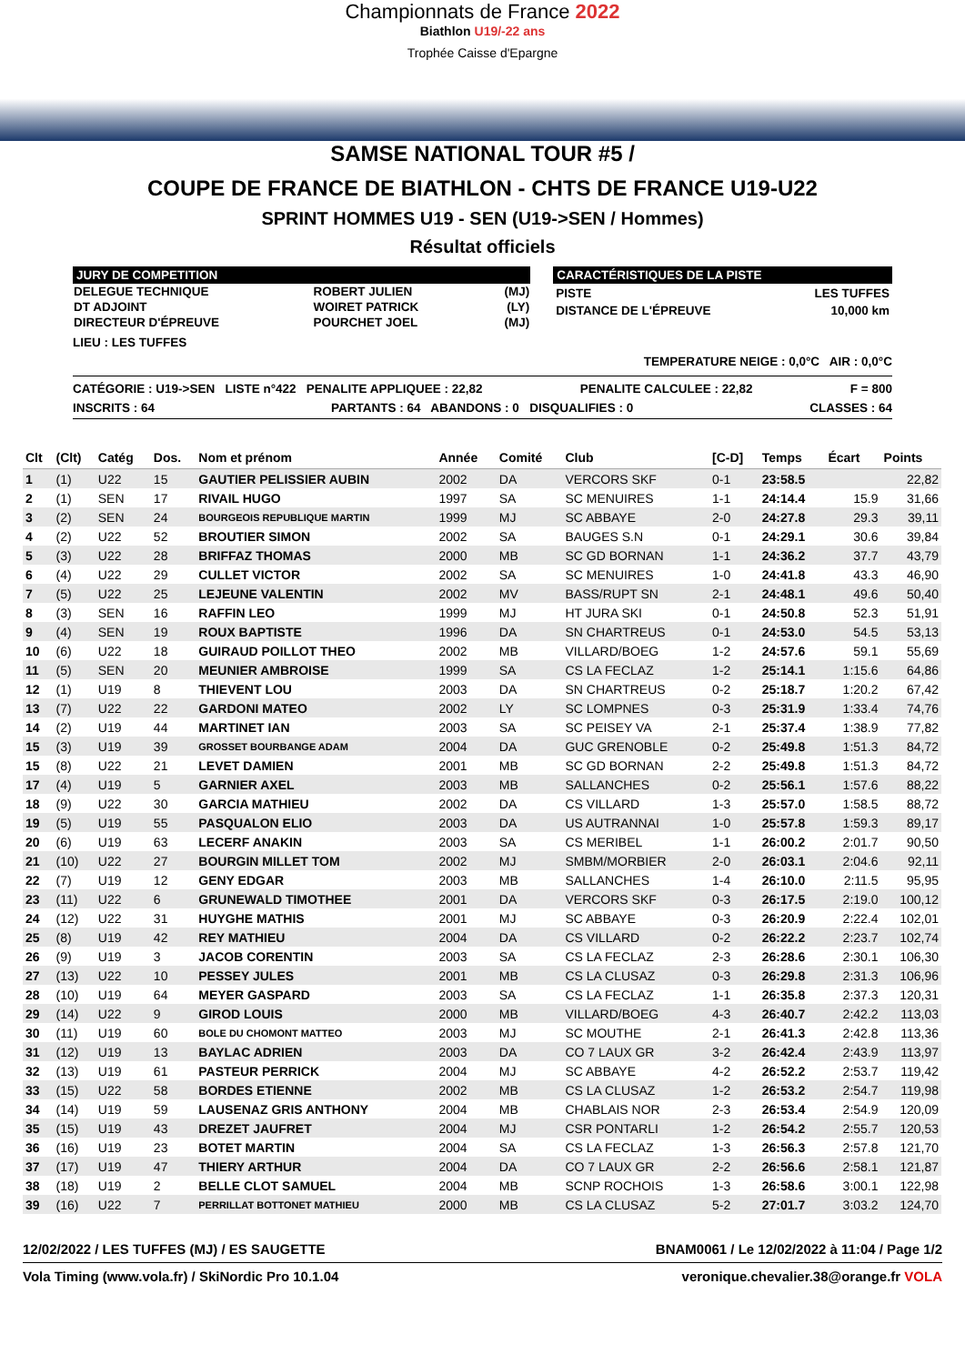Championnats de France 2022
Biathlon U19/-22 ans
Trophée Caisse d'Epargne
SAMSE NATIONAL TOUR #5 /
COUPE DE FRANCE DE BIATHLON - CHTS DE FRANCE U19-U22
SPRINT HOMMES U19 - SEN (U19->SEN / Hommes)
Résultat officiels
JURY DE COMPETITION
| DELEGUE TECHNIQUE | ROBERT JULIEN | (MJ) |
| DT ADJOINT | WOIRET PATRICK | (LY) |
| DIRECTEUR D'ÉPREUVE | POURCHET JOEL | (MJ) |
CARACTÉRISTIQUES DE LA PISTE
| PISTE | LES TUFFES |
| DISTANCE DE L'ÉPREUVE | 10,000 km |
LIEU : LES TUFFES
TEMPERATURE NEIGE : 0,0°C AIR : 0,0°C
CATÉGORIE : U19->SEN LISTE n°422 PENALITE APPLIQUEE : 22,82 PENALITE CALCULEE : 22,82 F = 800
INSCRITS : 64 PARTANTS : 64 ABANDONS : 0 DISQUALIFIES : 0 CLASSES : 64
| Clt | (Clt) | Catég | Dos. | Nom et prénom | Année | Comité | Club | [C-D] | Temps | Écart | Points |
| --- | --- | --- | --- | --- | --- | --- | --- | --- | --- | --- | --- |
| 1 | (1) | U22 | 15 | GAUTIER PELISSIER AUBIN | 2002 | DA | VERCORS SKF | 0-1 | 23:58.5 | | 22,82 |
| 2 | (1) | SEN | 17 | RIVAIL HUGO | 1997 | SA | SC MENUIRES | 1-1 | 24:14.4 | 15.9 | 31,66 |
| 3 | (2) | SEN | 24 | BOURGEOIS REPUBLIQUE MARTIN | 1999 | MJ | SC ABBAYE | 2-0 | 24:27.8 | 29.3 | 39,11 |
| 4 | (2) | U22 | 52 | BROUTIER SIMON | 2002 | SA | BAUGES S.N | 0-1 | 24:29.1 | 30.6 | 39,84 |
| 5 | (3) | U22 | 28 | BRIFFAZ THOMAS | 2000 | MB | SC GD BORNAN | 1-1 | 24:36.2 | 37.7 | 43,79 |
| 6 | (4) | U22 | 29 | CULLET VICTOR | 2002 | SA | SC MENUIRES | 1-0 | 24:41.8 | 43.3 | 46,90 |
| 7 | (5) | U22 | 25 | LEJEUNE VALENTIN | 2002 | MV | BASS/RUPT SN | 2-1 | 24:48.1 | 49.6 | 50,40 |
| 8 | (3) | SEN | 16 | RAFFIN LEO | 1999 | MJ | HT JURA SKI | 0-1 | 24:50.8 | 52.3 | 51,91 |
| 9 | (4) | SEN | 19 | ROUX BAPTISTE | 1996 | DA | SN CHARTREUS | 0-1 | 24:53.0 | 54.5 | 53,13 |
| 10 | (6) | U22 | 18 | GUIRAUD POILLOT THEO | 2002 | MB | VILLARD/BOEG | 1-2 | 24:57.6 | 59.1 | 55,69 |
| 11 | (5) | SEN | 20 | MEUNIER AMBROISE | 1999 | SA | CS LA FECLAZ | 1-2 | 25:14.1 | 1:15.6 | 64,86 |
| 12 | (1) | U19 | 8 | THIEVENT LOU | 2003 | DA | SN CHARTREUS | 0-2 | 25:18.7 | 1:20.2 | 67,42 |
| 13 | (7) | U22 | 22 | GARDONI MATEO | 2002 | LY | SC LOMPNES | 0-3 | 25:31.9 | 1:33.4 | 74,76 |
| 14 | (2) | U19 | 44 | MARTINET IAN | 2003 | SA | SC PEISEY VA | 2-1 | 25:37.4 | 1:38.9 | 77,82 |
| 15 | (3) | U19 | 39 | GROSSET BOURBANGE ADAM | 2004 | DA | GUC GRENOBLE | 0-2 | 25:49.8 | 1:51.3 | 84,72 |
| 15 | (8) | U22 | 21 | LEVET DAMIEN | 2001 | MB | SC GD BORNAN | 2-2 | 25:49.8 | 1:51.3 | 84,72 |
| 17 | (4) | U19 | 5 | GARNIER AXEL | 2003 | MB | SALLANCHES | 0-2 | 25:56.1 | 1:57.6 | 88,22 |
| 18 | (9) | U22 | 30 | GARCIA MATHIEU | 2002 | DA | CS VILLARD | 1-3 | 25:57.0 | 1:58.5 | 88,72 |
| 19 | (5) | U19 | 55 | PASQUALON ELIO | 2003 | DA | US AUTRANNAI | 1-0 | 25:57.8 | 1:59.3 | 89,17 |
| 20 | (6) | U19 | 63 | LECERF ANAKIN | 2003 | SA | CS MERIBEL | 1-1 | 26:00.2 | 2:01.7 | 90,50 |
| 21 | (10) | U22 | 27 | BOURGIN MILLET TOM | 2002 | MJ | SMBM/MORBIER | 2-0 | 26:03.1 | 2:04.6 | 92,11 |
| 22 | (7) | U19 | 12 | GENY EDGAR | 2003 | MB | SALLANCHES | 1-4 | 26:10.0 | 2:11.5 | 95,95 |
| 23 | (11) | U22 | 6 | GRUNEWALD TIMOTHEE | 2001 | DA | VERCORS SKF | 0-3 | 26:17.5 | 2:19.0 | 100,12 |
| 24 | (12) | U22 | 31 | HUYGHE MATHIS | 2001 | MJ | SC ABBAYE | 0-3 | 26:20.9 | 2:22.4 | 102,01 |
| 25 | (8) | U19 | 42 | REY MATHIEU | 2004 | DA | CS VILLARD | 0-2 | 26:22.2 | 2:23.7 | 102,74 |
| 26 | (9) | U19 | 3 | JACOB CORENTIN | 2003 | SA | CS LA FECLAZ | 2-3 | 26:28.6 | 2:30.1 | 106,30 |
| 27 | (13) | U22 | 10 | PESSEY JULES | 2001 | MB | CS LA CLUSAZ | 0-3 | 26:29.8 | 2:31.3 | 106,96 |
| 28 | (10) | U19 | 64 | MEYER GASPARD | 2003 | SA | CS LA FECLAZ | 1-1 | 26:35.8 | 2:37.3 | 120,31 |
| 29 | (14) | U22 | 9 | GIROD LOUIS | 2000 | MB | VILLARD/BOEG | 4-3 | 26:40.7 | 2:42.2 | 113,03 |
| 30 | (11) | U19 | 60 | BOLE DU CHOMONT MATTEO | 2003 | MJ | SC MOUTHE | 2-1 | 26:41.3 | 2:42.8 | 113,36 |
| 31 | (12) | U19 | 13 | BAYLAC ADRIEN | 2003 | DA | CO 7 LAUX GR | 3-2 | 26:42.4 | 2:43.9 | 113,97 |
| 32 | (13) | U19 | 61 | PASTEUR PERRICK | 2004 | MJ | SC ABBAYE | 4-2 | 26:52.2 | 2:53.7 | 119,42 |
| 33 | (15) | U22 | 58 | BORDES ETIENNE | 2002 | MB | CS LA CLUSAZ | 1-2 | 26:53.2 | 2:54.7 | 119,98 |
| 34 | (14) | U19 | 59 | LAUSENAZ GRIS ANTHONY | 2004 | MB | CHABLAIS NOR | 2-3 | 26:53.4 | 2:54.9 | 120,09 |
| 35 | (15) | U19 | 43 | DREZET JAUFRET | 2004 | MJ | CSR PONTARLI | 1-2 | 26:54.2 | 2:55.7 | 120,53 |
| 36 | (16) | U19 | 23 | BOTET MARTIN | 2004 | SA | CS LA FECLAZ | 1-3 | 26:56.3 | 2:57.8 | 121,70 |
| 37 | (17) | U19 | 47 | THIERY ARTHUR | 2004 | DA | CO 7 LAUX GR | 2-2 | 26:56.6 | 2:58.1 | 121,87 |
| 38 | (18) | U19 | 2 | BELLE CLOT SAMUEL | 2004 | MB | SCNP ROCHOIS | 1-3 | 26:58.6 | 3:00.1 | 122,98 |
| 39 | (16) | U22 | 7 | PERRILLAT BOTTONET MATHIEU | 2000 | MB | CS LA CLUSAZ | 5-2 | 27:01.7 | 3:03.2 | 124,70 |
12/02/2022 / LES TUFFES (MJ) / ES SAUGETTE BNAM0061 / Le 12/02/2022 à 11:04 / Page 1/2
Vola Timing (www.vola.fr) / SkiNordic Pro 10.1.04 veronique.chevalier.38@orange.fr VOLA